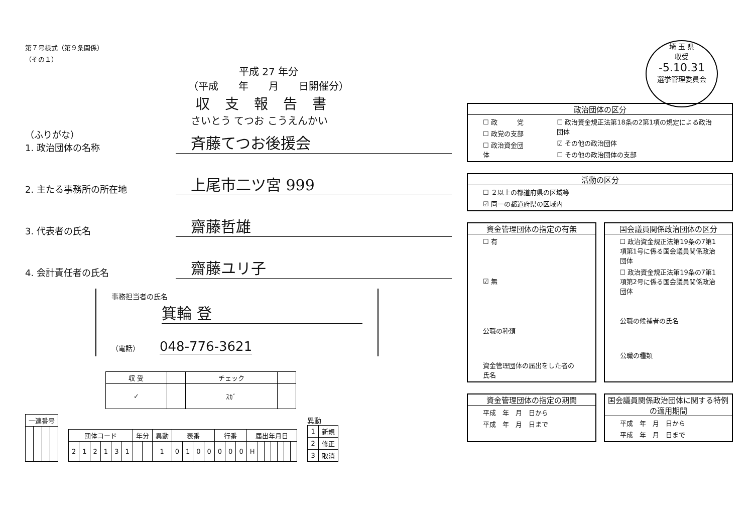埼 玉 県
収受
-5.10.31
選挙管理委員会
第７号様式（第９条関係）
（その１）
平成 27 年分
（平成　　年　　月　　日開催分）
収支報告書
さいとう てつお こうえんかい
（ふりがな）
1. 政治団体の名称 斉藤てつお後援会
2. 主たる事務所の所在地 上尾市二ツ宮 999
3. 代表者の氏名 齋藤哲雄
4. 会計責任者の氏名 齋藤ユリ子
事務担当者の氏名
箕輪 登
（電話） 048-776-3621
| 収 受 | | チェック | |
| --- | --- | --- | --- |
| ✓ | | ｽｶﾞ | |
| 一連番号 | | | |
| --- | --- | --- | --- |
| 団体コード | | | | | | 年分 | | 異動 | 表番 | | | | 行番 | | | 届出年月日 | | | | | | |
| --- | --- | --- | --- | --- | --- | --- | --- | --- | --- | --- | --- | --- | --- | --- | --- | --- | --- | --- | --- | --- | --- | --- |
| 2 | 1 | 2 | 1 | 3 | 1 | | | 1 | 0 | 1 | 0 | 0 | 0 | 0 | 0 | H | | | | | | |
異動
| 1 | 新規 |
| 2 | 修正 |
| 3 | 取消 |
政治団体の区分
☐ 政　　　党
☐ 政党の支部
☐ 政治資金団体
☐ 政治資金規正法第18条の2第1項の規定による政治団体
☑ その他の政治団体
☐ その他の政治団体の支部
活動の区分
☐ ２以上の都道府県の区域等
☑ 同一の都道府県の区域内
資金管理団体の指定の有無
☐ 有
☑ 無
公職の種類
資金管理団体の届出をした者の氏名
国会議員関係政治団体の区分
☐ 政治資金規正法第19条の7第1項第1号に係る国会議員関係政治団体
☐ 政治資金規正法第19条の7第1項第2号に係る国会議員関係政治団体
公職の候補者の氏名
公職の種類
資金管理団体の指定の期間
平成　年　月　日から
平成　年　月　日まで
国会議員関係政治団体に関する特例の適用期間
平成　年　月　日から
平成　年　月　日まで